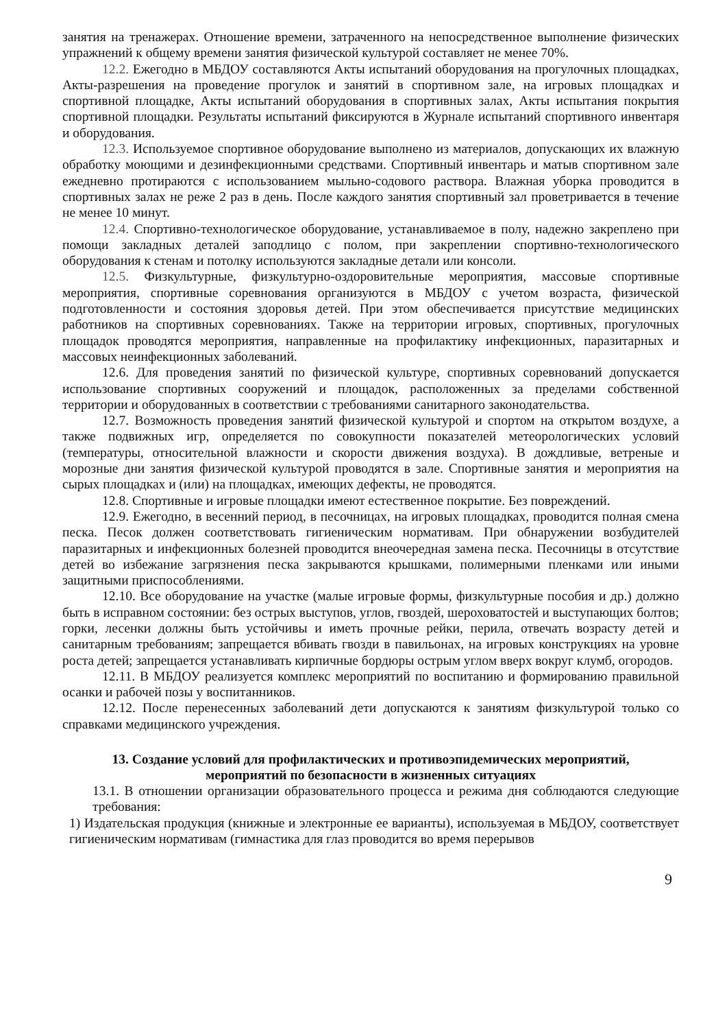занятия на тренажерах. Отношение времени, затраченного на непосредственное выполнение физических упражнений к общему времени занятия физической культурой составляет не менее 70%.
12.2. Ежегодно в МБДОУ составляются Акты испытаний оборудования на прогулочных площадках, Акты-разрешения на проведение прогулок и занятий в спортивном зале, на игровых площадках и спортивной площадке, Акты испытаний оборудования в спортивных залах, Акты испытания покрытия спортивной площадки. Результаты испытаний фиксируются в Журнале испытаний спортивного инвентаря и оборудования.
12.3. Используемое спортивное оборудование выполнено из материалов, допускающих их влажную обработку моющими и дезинфекционными средствами. Спортивный инвентарь и матыв спортивном зале ежедневно протираются с использованием мыльно-содового раствора. Влажная уборка проводится в спортивных залах не реже 2 раз в день. После каждого занятия спортивный зал проветривается в течение не менее 10 минут.
12.4. Спортивно-технологическое оборудование, устанавливаемое в полу, надежно закреплено при помощи закладных деталей заподлицо с полом, при закреплении спортивно-технологического оборудования к стенам и потолку используются закладные детали или консоли.
12.5. Физкультурные, физкультурно-оздоровительные мероприятия, массовые спортивные мероприятия, спортивные соревнования организуются в МБДОУ с учетом возраста, физической подготовленности и состояния здоровья детей. При этом обеспечивается присутствие медицинских работников на спортивных соревнованиях. Также на территории игровых, спортивных, прогулочных площадок проводятся мероприятия, направленные на профилактику инфекционных, паразитарных и массовых неинфекционных заболеваний.
12.6. Для проведения занятий по физической культуре, спортивных соревнований допускается использование спортивных сооружений и площадок, расположенных за пределами собственной территории и оборудованных в соответствии с требованиями санитарного законодательства.
12.7. Возможность проведения занятий физической культурой и спортом на открытом воздухе, а также подвижных игр, определяется по совокупности показателей метеорологических условий (температуры, относительной влажности и скорости движения воздуха). В дождливые, ветреные и морозные дни занятия физической культурой проводятся в зале. Спортивные занятия и мероприятия на сырых площадках и (или) на площадках, имеющих дефекты, не проводятся.
12.8. Спортивные и игровые площадки имеют естественное покрытие. Без повреждений.
12.9. Ежегодно, в весенний период, в песочницах, на игровых площадках, проводится полная смена песка. Песок должен соответствовать гигиеническим нормативам. При обнаружении возбудителей паразитарных и инфекционных болезней проводится внеочередная замена песка. Песочницы в отсутствие детей во избежание загрязнения песка закрываются крышками, полимерными пленками или иными защитными приспособлениями.
12.10. Все оборудование на участке (малые игровые формы, физкультурные пособия и др.) должно быть в исправном состоянии: без острых выступов, углов, гвоздей, шероховатостей и выступающих болтов; горки, лесенки должны быть устойчивы и иметь прочные рейки, перила, отвечать возрасту детей и санитарным требованиям; запрещается вбивать гвозди в павильонах, на игровых конструкциях на уровне роста детей; запрещается устанавливать кирпичные бордюры острым углом вверх вокруг клумб, огородов.
12.11. В МБДОУ реализуется комплекс мероприятий по воспитанию и формированию правильной осанки и рабочей позы у воспитанников.
12.12. После перенесенных заболеваний дети допускаются к занятиям физкультурой только со справками медицинского учреждения.
13. Создание условий для профилактических и противоэпидемических мероприятий,
мероприятий по безопасности в жизненных ситуациях
13.1. В отношении организации образовательного процесса и режима дня соблюдаются следующие требования:
1) Издательская продукция (книжные и электронные ее варианты), используемая в МБДОУ, соответствует гигиеническим нормативам (гимнастика для глаз проводится во время перерывов
9